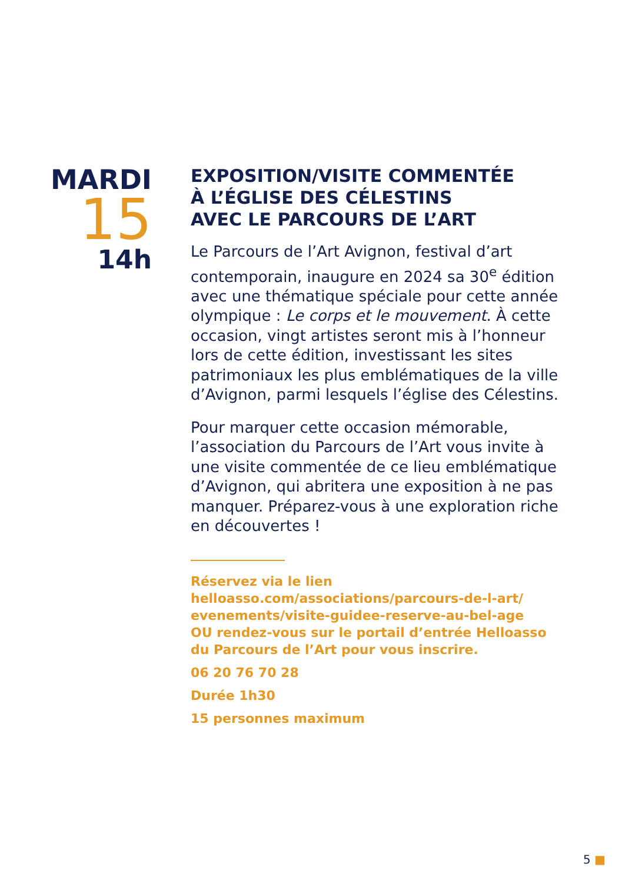MARDI
15
14h
EXPOSITION/VISITE COMMENTÉE
À L’ÉGLISE DES CÉLESTINS
AVEC LE PARCOURS DE L’ART
Le Parcours de l’Art Avignon, festival d’art contemporain, inaugure en 2024 sa 30<sup>e</sup> édition avec une thématique spéciale pour cette année olympique : Le corps et le mouvement. À cette occasion, vingt artistes seront mis à l’honneur lors de cette édition, investissant les sites patrimoniaux les plus emblématiques de la ville d’Avignon, parmi lesquels l’église des Célestins.
Pour marquer cette occasion mémorable, l’association du Parcours de l’Art vous invite à une visite commentée de ce lieu emblématique d’Avignon, qui abritera une exposition à ne pas manquer. Préparez-vous à une exploration riche en découvertes !
Réservez via le lien
helloasso.com/associations/parcours-de-l-art/ evenements/visite-guidee-reserve-au-bel-age
OU rendez-vous sur le portail d’entrée Helloasso du Parcours de l’Art pour vous inscrire.
06 20 76 70 28
Durée 1h30
15 personnes maximum
5 ■